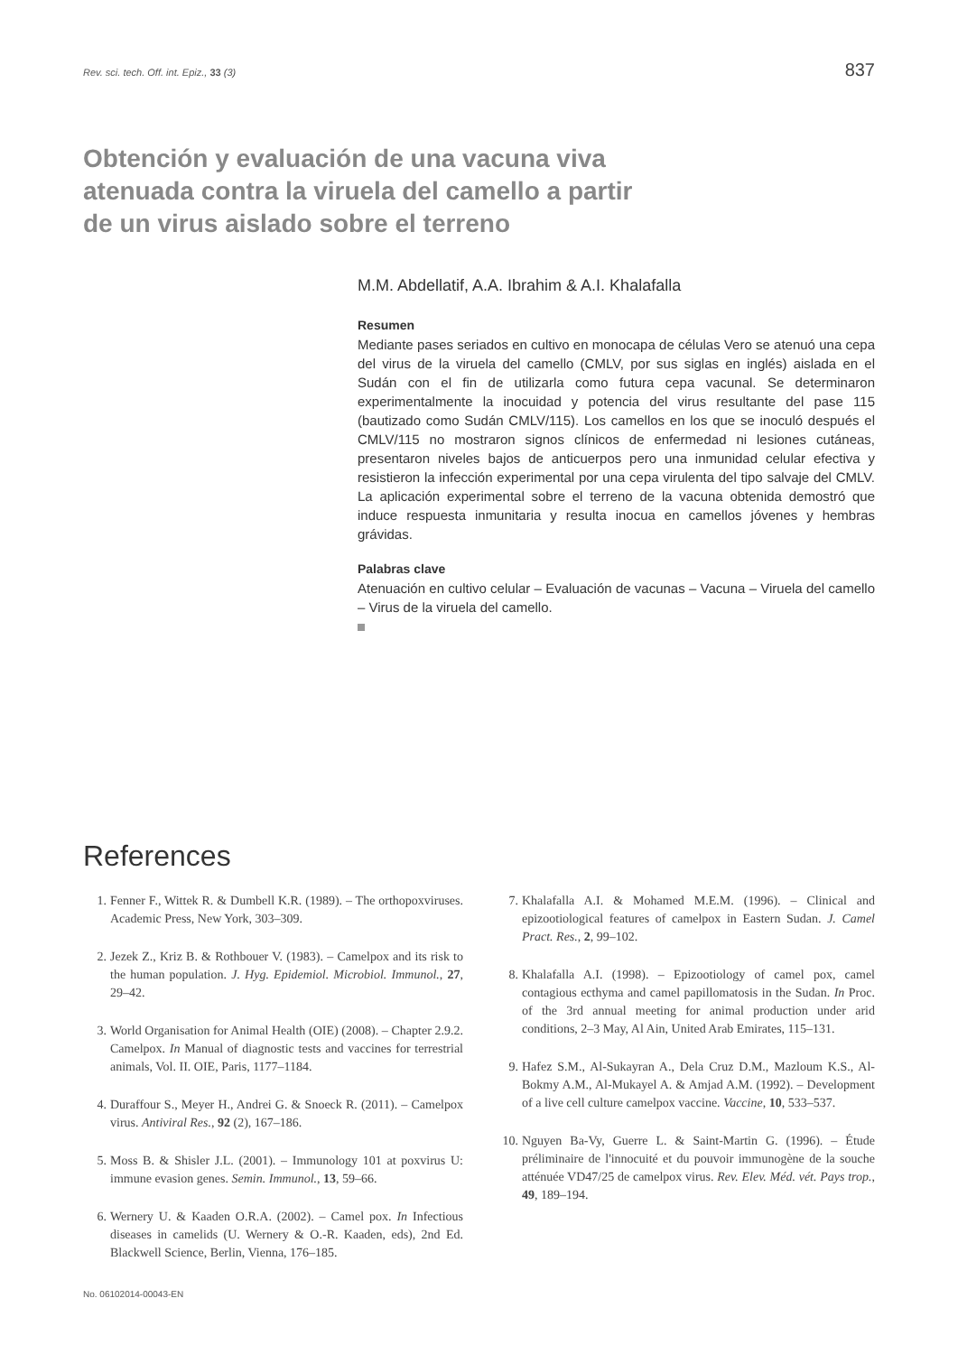Rev. sci. tech. Off. int. Epiz., 33 (3) 837
Obtención y evaluación de una vacuna viva atenuada contra la viruela del camello a partir de un virus aislado sobre el terreno
M.M. Abdellatif, A.A. Ibrahim & A.I. Khalafalla
Resumen
Mediante pases seriados en cultivo en monocapa de células Vero se atenuó una cepa del virus de la viruela del camello (CMLV, por sus siglas en inglés) aislada en el Sudán con el fin de utilizarla como futura cepa vacunal. Se determinaron experimentalmente la inocuidad y potencia del virus resultante del pase 115 (bautizado como Sudán CMLV/115). Los camellos en los que se inoculó después el CMLV/115 no mostraron signos clínicos de enfermedad ni lesiones cutáneas, presentaron niveles bajos de anticuerpos pero una inmunidad celular efectiva y resistieron la infección experimental por una cepa virulenta del tipo salvaje del CMLV. La aplicación experimental sobre el terreno de la vacuna obtenida demostró que induce respuesta inmunitaria y resulta inocua en camellos jóvenes y hembras grávidas.
Palabras clave
Atenuación en cultivo celular – Evaluación de vacunas – Vacuna – Viruela del camello – Virus de la viruela del camello.
References
1. Fenner F., Wittek R. & Dumbell K.R. (1989). – The orthopoxviruses. Academic Press, New York, 303–309.
2. Jezek Z., Kriz B. & Rothbouer V. (1983). – Camelpox and its risk to the human population. J. Hyg. Epidemiol. Microbiol. Immunol., 27, 29–42.
3. World Organisation for Animal Health (OIE) (2008). – Chapter 2.9.2. Camelpox. In Manual of diagnostic tests and vaccines for terrestrial animals, Vol. II. OIE, Paris, 1177–1184.
4. Duraffour S., Meyer H., Andrei G. & Snoeck R. (2011). – Camelpox virus. Antiviral Res., 92 (2), 167–186.
5. Moss B. & Shisler J.L. (2001). – Immunology 101 at poxvirus U: immune evasion genes. Semin. Immunol., 13, 59–66.
6. Wernery U. & Kaaden O.R.A. (2002). – Camel pox. In Infectious diseases in camelids (U. Wernery & O.-R. Kaaden, eds), 2nd Ed. Blackwell Science, Berlin, Vienna, 176–185.
7. Khalafalla A.I. & Mohamed M.E.M. (1996). – Clinical and epizootiological features of camelpox in Eastern Sudan. J. Camel Pract. Res., 2, 99–102.
8. Khalafalla A.I. (1998). – Epizootiology of camel pox, camel contagious ecthyma and camel papillomatosis in the Sudan. In Proc. of the 3rd annual meeting for animal production under arid conditions, 2–3 May, Al Ain, United Arab Emirates, 115–131.
9. Hafez S.M., Al-Sukayran A., Dela Cruz D.M., Mazloum K.S., Al-Bokmy A.M., Al-Mukayel A. & Amjad A.M. (1992). – Development of a live cell culture camelpox vaccine. Vaccine, 10, 533–537.
10. Nguyen Ba-Vy, Guerre L. & Saint-Martin G. (1996). – Étude préliminaire de l'innocuité et du pouvoir immunogène de la souche atténuée VD47/25 de camelpox virus. Rev. Elev. Méd. vét. Pays trop., 49, 189–194.
No. 06102014-00043-EN